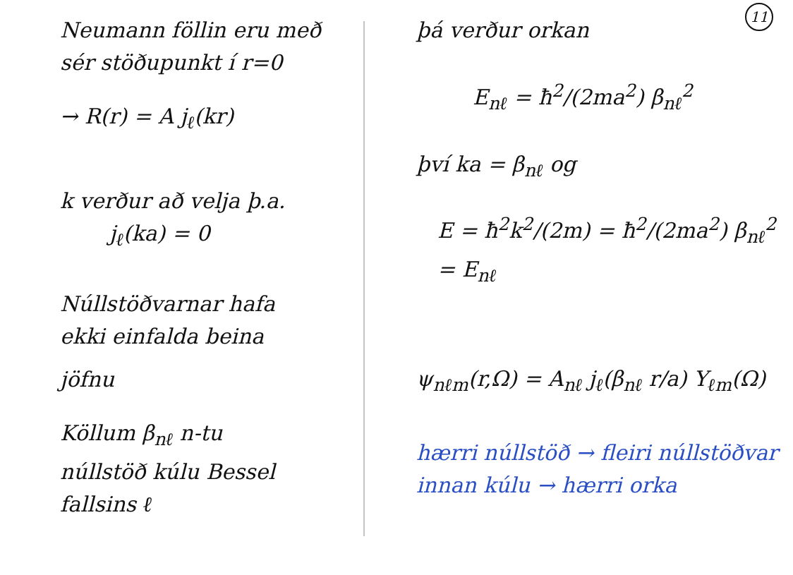Neumann föllin eru með
sér stöðupunkt í r=0
→ R(r) = A j<sub>ℓ</sub>(kr)
k verður að velja þ.a.
j<sub>ℓ</sub>(ka) = 0
Núllstöðvarnar hafa
ekki einfalda beina
jöfnu
Köllum β<sub>nℓ</sub> n-tu
núllstöð kúlu Bessel
fallsins ℓ
11
þá verður orkan
E<sub>nℓ</sub> = ħ<sup>2</sup>/(2ma<sup>2</sup>) β<sub>nℓ</sub><sup>2</sup>
því ka = β<sub>nℓ</sub> og
E = ħ<sup>2</sup>k<sup>2</sup>/(2m) = ħ<sup>2</sup>/(2ma<sup>2</sup>) β<sub>nℓ</sub><sup>2</sup> = E<sub>nℓ</sub>
ψ<sub>nℓm</sub>(r,Ω) = A<sub>nℓ</sub> j<sub>ℓ</sub>(β<sub>nℓ</sub> r/a) Y<sub>ℓm</sub>(Ω)
hærri núllstöð → fleiri núllstöðvar
innan kúlu → hærri orka